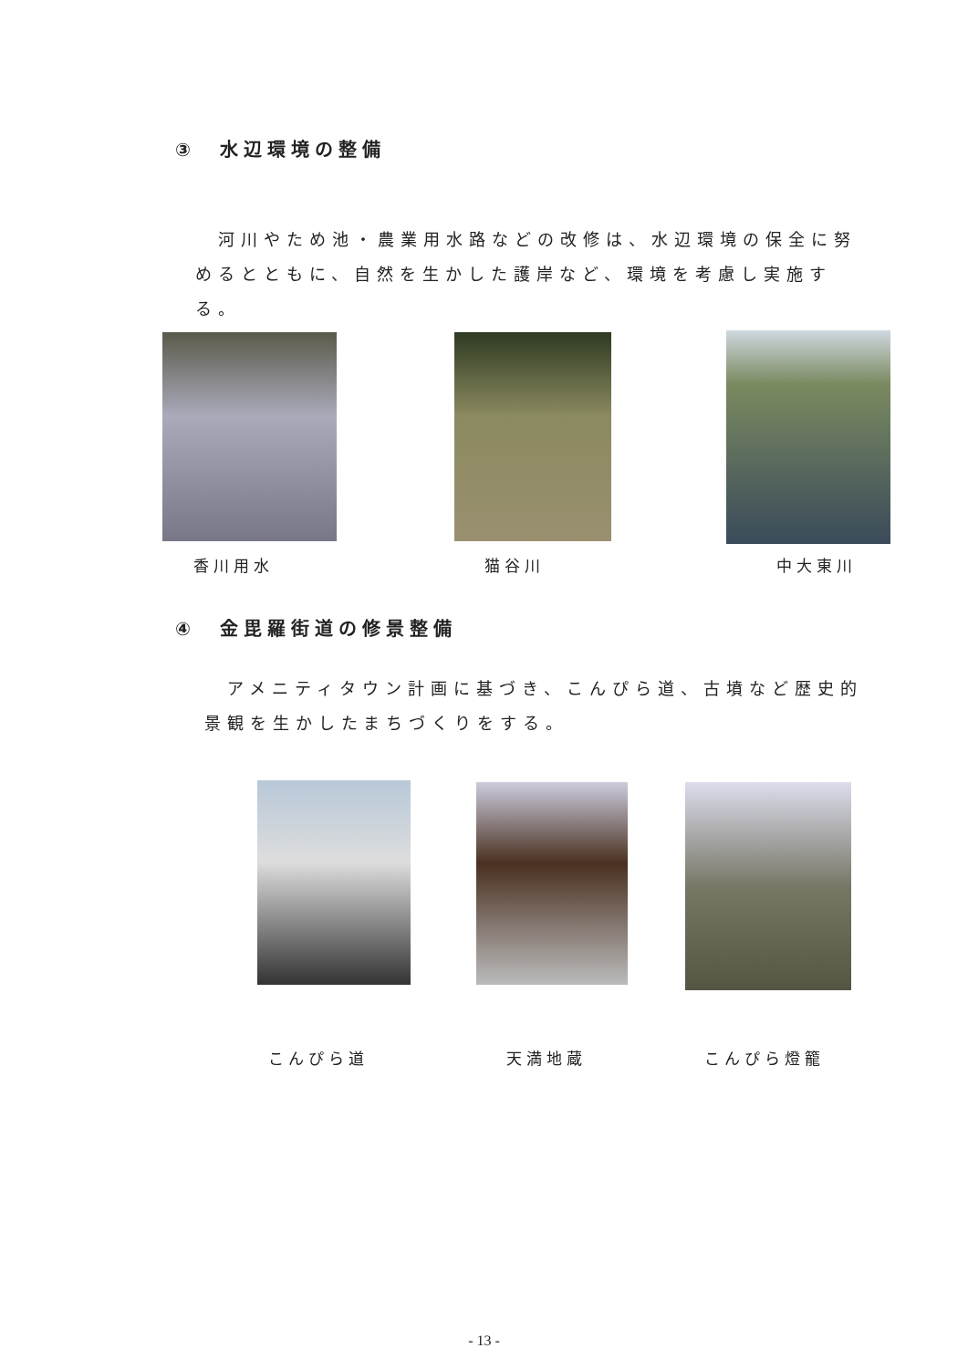③　水辺環境の整備
　河川やため池・農業用水路などの改修は、水辺環境の保全に努めるとともに、自然を生かした護岸など、環境を考慮し実施する。
香川用水 猫谷川 中大東川
④　金毘羅街道の修景整備
　アメニティタウン計画に基づき、こんぴら道、古墳など歴史的景観を生かしたまちづくりをする。
こんぴら道 天満地蔵 こんぴら燈籠
- 13 -